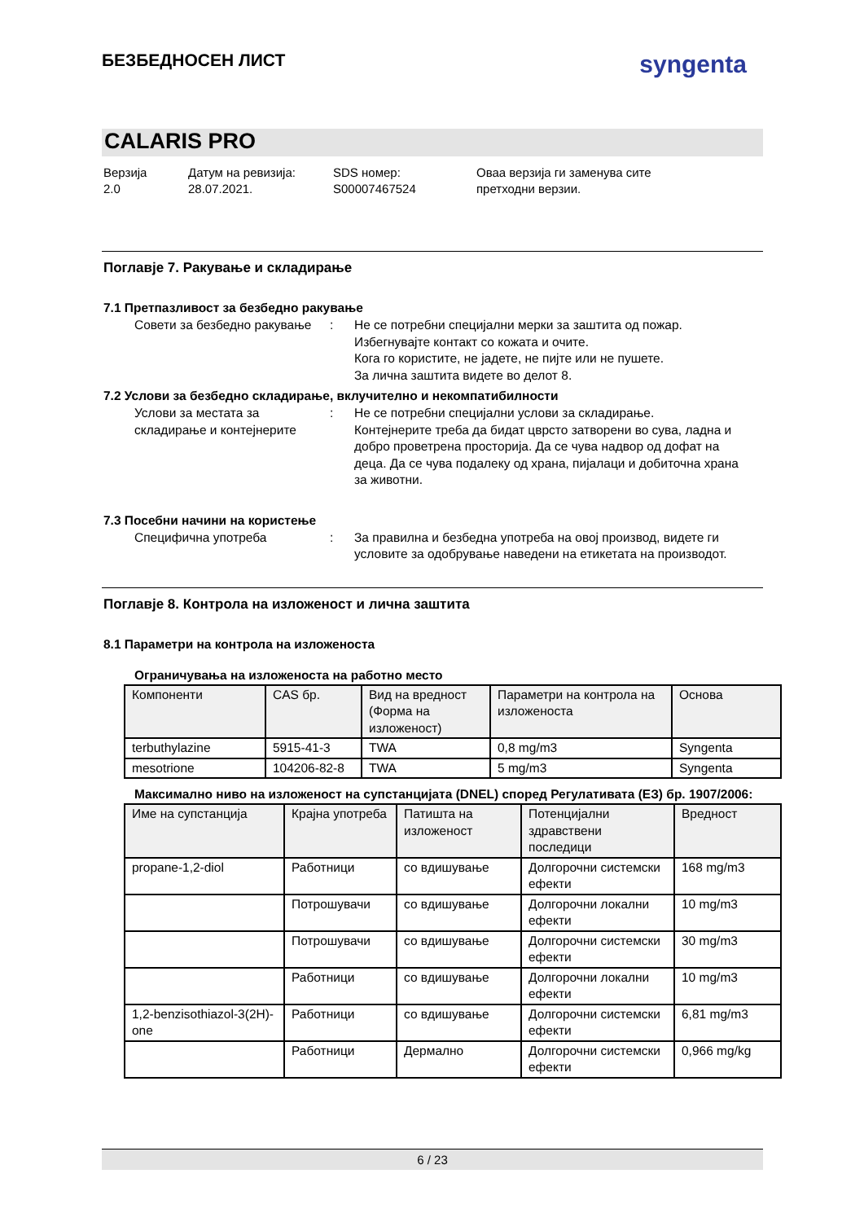БЕЗБЕДНОСЕН ЛИСТ
syngenta
CALARIS PRO
Верзија
2.0
Датум на ревизија:
28.07.2021.
SDS номер:
S00007467524
Оваа верзија ги заменува сите
претходни верзии.
Поглавје 7. Ракување и складирање
7.1 Претпазливост за безбедно ракување
Совети за безбедно ракување
: Не се потребни специјални мерки за заштита од пожар.
Избегнувајте контакт со кожата и очите.
Кога го користите, не јадете, не пијте или не пушете.
За лична заштита видете во делот 8.
7.2 Услови за безбедно складирање, вклучително и некомпатибилности
Услови за местата за складирање и контејнерите
: Не се потребни специјални услови за складирање.
Контејнерите треба да бидат цврсто затворени во сува, ладна и добро проветрена просторија. Да се чува надвор од дофат на деца. Да се чува подалеку од храна, пијалаци и добиточна храна за животни.
7.3 Посебни начини на користење
Специфична употреба : За правилна и безбедна употреба на овој производ, видете ги условите за одобрување наведени на етикетата на производот.
Поглавје 8. Контрола на изложеност и лична заштита
8.1 Параметри на контрола на изложеноста
Ограничувања на изложеноста на работно место
| Компоненти | CAS бр. | Вид на вредност (Форма на изложеност) | Параметри на контрола на изложеноста | Основа |
| --- | --- | --- | --- | --- |
| terbuthylazine | 5915-41-3 | TWA | 0,8 mg/m3 | Syngenta |
| mesotrione | 104206-82-8 | TWA | 5 mg/m3 | Syngenta |
Максимално ниво на изложеност на супстанцијата (DNEL) според Регулативата (ЕЗ) бр. 1907/2006:
| Име на супстанција | Крајна употреба | Патишта на изложеност | Потенцијални здравствени последици | Вредност |
| --- | --- | --- | --- | --- |
| propane-1,2-diol | Работници | со вдишување | Долгорочни системски ефекти | 168 mg/m3 |
| | Потрошувачи | со вдишување | Долгорочни локални ефекти | 10 mg/m3 |
| | Потрошувачи | со вдишување | Долгорочни системски ефекти | 30 mg/m3 |
| | Работници | со вдишување | Долгорочни локални ефекти | 10 mg/m3 |
| 1,2-benzisothiazol-3(2H)-one | Работници | со вдишување | Долгорочни системски ефекти | 6,81 mg/m3 |
| | Работници | Дермално | Долгорочни системски ефекти | 0,966 mg/kg |
6 / 23